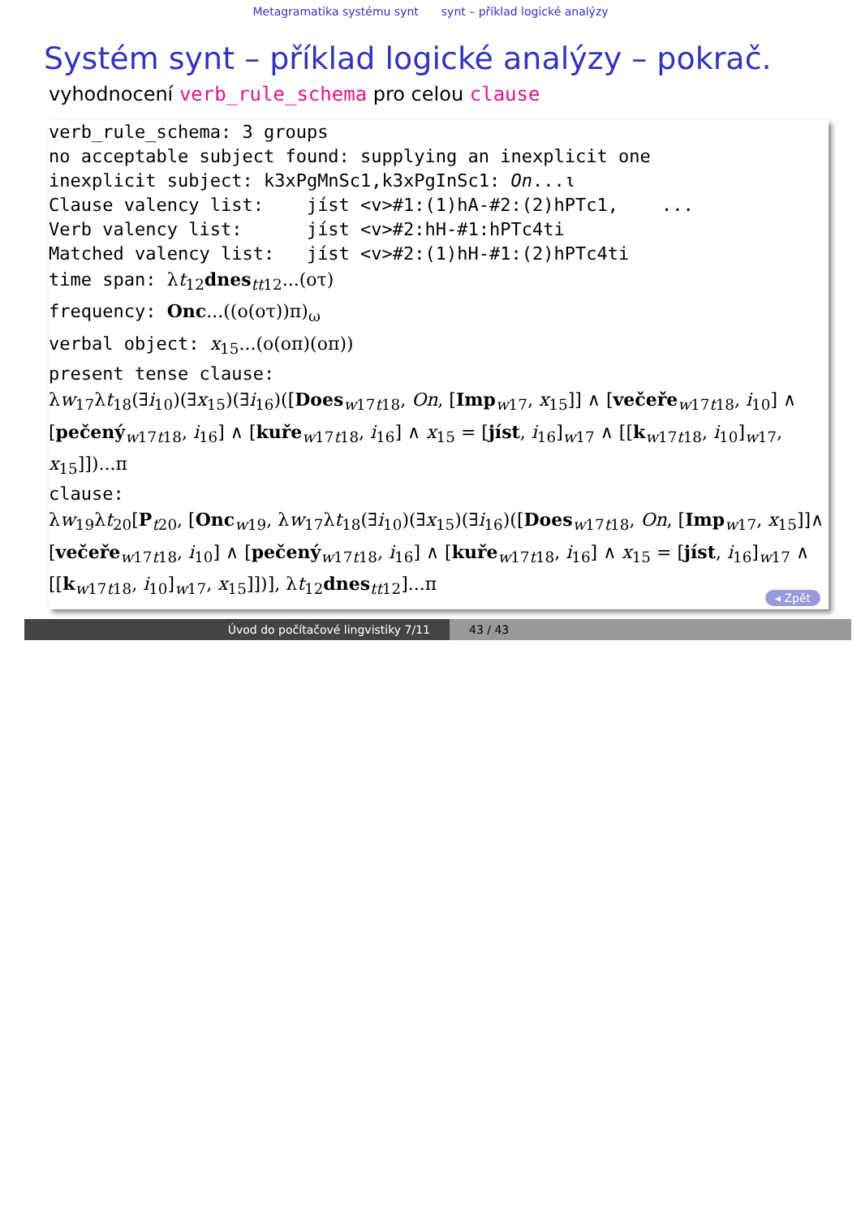Metagramatika systému synt synt – příklad logické analýzy
Systém synt – příklad logické analýzy – pokrač.
vyhodnocení verb_rule_schema pro celou clause
verb_rule_schema: 3 groups no acceptable subject found: supplying an inexplicit one inexplicit subject: k3xPgMnSc1,k3xPgInSc1: On...ι Clause valency list: jíst <v>#1:(1)hA-#2:(2)hPTc1, ... Verb valency list: jíst <v>#2:hH-#1:hPTc4ti Matched valency list: jíst <v>#2:(1)hH-#1:(2)hPTc4ti time span: λt<sub>12</sub>dnes<sub>tt12</sub>...(οτ) frequency: Onc...((ο(οτ))π)<sub>ω</sub> verbal object: x<sub>15</sub>...(ο(οπ)(οπ)) present tense clause:
λw<sub>17</sub>λt<sub>18</sub>(∃i<sub>10</sub>)(∃x<sub>15</sub>)(∃i<sub>16</sub>)([Does<sub>w17t18</sub>, On, [Imp<sub>w17</sub>, x<sub>15</sub>]] ∧ [večeře<sub>w17t18</sub>, i<sub>10</sub>] ∧ [pečený<sub>w17t18</sub>, i<sub>16</sub>] ∧ [kuře<sub>w17t18</sub>, i<sub>16</sub>] ∧ x<sub>15</sub> = [jíst, i<sub>16</sub>]<sub>w17</sub> ∧ [[k<sub>w17t18</sub>, i<sub>10</sub>]<sub>w17</sub>, x<sub>15</sub>]])...π
clause:
λw<sub>19</sub>λt<sub>20</sub>[P<sub>t20</sub>, [Onc<sub>w19</sub>, λw<sub>17</sub>λt<sub>18</sub>(∃i<sub>10</sub>)(∃x<sub>15</sub>)(∃i<sub>16</sub>)([Does<sub>w17t18</sub>, On, [Imp<sub>w17</sub>, x<sub>15</sub>]]∧ [večeře<sub>w17t18</sub>, i<sub>10</sub>] ∧ [pečený<sub>w17t18</sub>, i<sub>16</sub>] ∧ [kuře<sub>w17t18</sub>, i<sub>16</sub>] ∧ x<sub>15</sub> = [jíst, i<sub>16</sub>]<sub>w17</sub> ∧ [[k<sub>w17t18</sub>, i<sub>10</sub>]<sub>w17</sub>, x<sub>15</sub>]])], λt<sub>12</sub>dnes<sub>tt12</sub>]...π
◂ Zpět
Úvod do počítačové lingvistiky 7/11 43 / 43